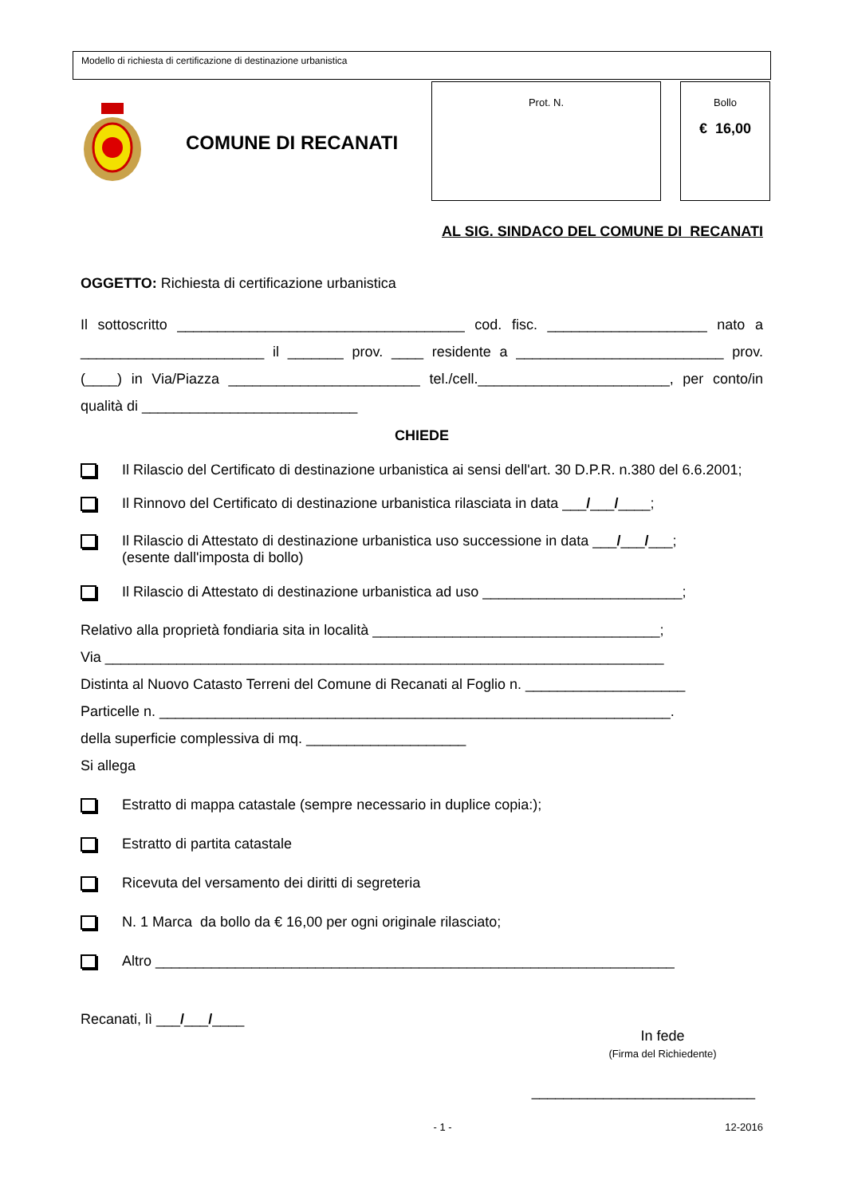Modello di richiesta di certificazione di destinazione urbanistica
COMUNE DI RECANATI
Prot. N. Bollo
€ 16,00
AL SIG. SINDACO DEL COMUNE DI RECANATI
OGGETTO: Richiesta di certificazione urbanistica
Il sottoscritto ____________________________________ cod. fisc. ____________________ nato a _______________________ il _______ prov. ____ residente a __________________________ prov. (____) in Via/Piazza ________________________ tel./cell.________________________, per conto/in qualità di ___________________________
CHIEDE
Il Rilascio del Certificato di destinazione urbanistica ai sensi dell'art. 30 D.P.R. n.380 del 6.6.2001;
Il Rinnovo del Certificato di destinazione urbanistica rilasciata in data ___/___/____;
Il Rilascio di Attestato di destinazione urbanistica uso successione in data ___/___/___;
(esente dall'imposta di bollo)
Il Rilascio di Attestato di destinazione urbanistica ad uso _________________________;
Relativo alla proprietà fondiaria sita in località ____________________________________;
Via ______________________________________________________________________
Distinta al Nuovo Catasto Terreni del Comune di Recanati al Foglio n. ____________________
Particelle n. ________________________________________________________________.
della superficie complessiva di mq. ____________________
Si allega
Estratto di mappa catastale (sempre necessario in duplice copia:);
Estratto di partita catastale
Ricevuta del versamento dei diritti di segreteria
N. 1 Marca da bollo da € 16,00 per ogni originale rilasciato;
Altro _________________________________________________________________
Recanati, lì ___/___/____
In fede
(Firma del Richiedente)
____________________________
- 1 - 12-2016